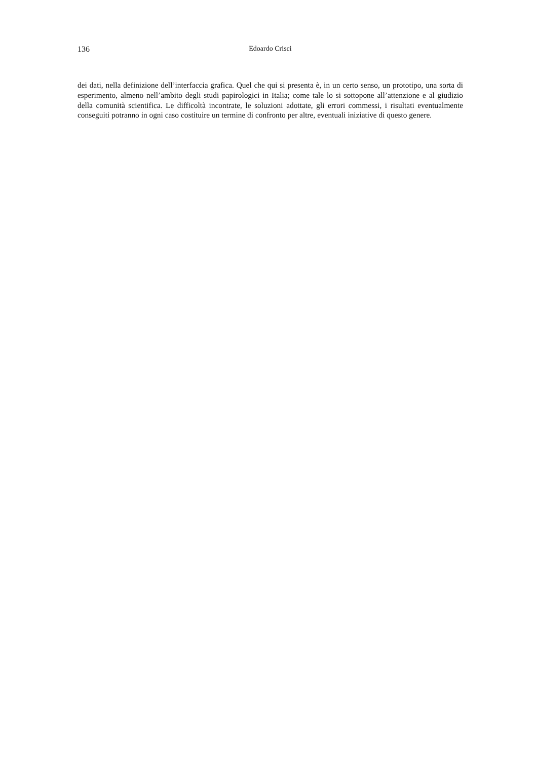136 Edoardo Crisci
dei dati, nella definizione dell’interfaccia grafica. Quel che qui si presenta è, in un certo senso, un prototipo, una sorta di esperimento, almeno nell’ambito degli studi papirologici in Italia; come tale lo si sottopone all’attenzione e al giudizio della comunità scientifica. Le difficoltà incontrate, le soluzioni adottate, gli errori commessi, i risultati eventualmente conseguiti potranno in ogni caso costituire un termine di confronto per altre, eventuali iniziative di questo genere.